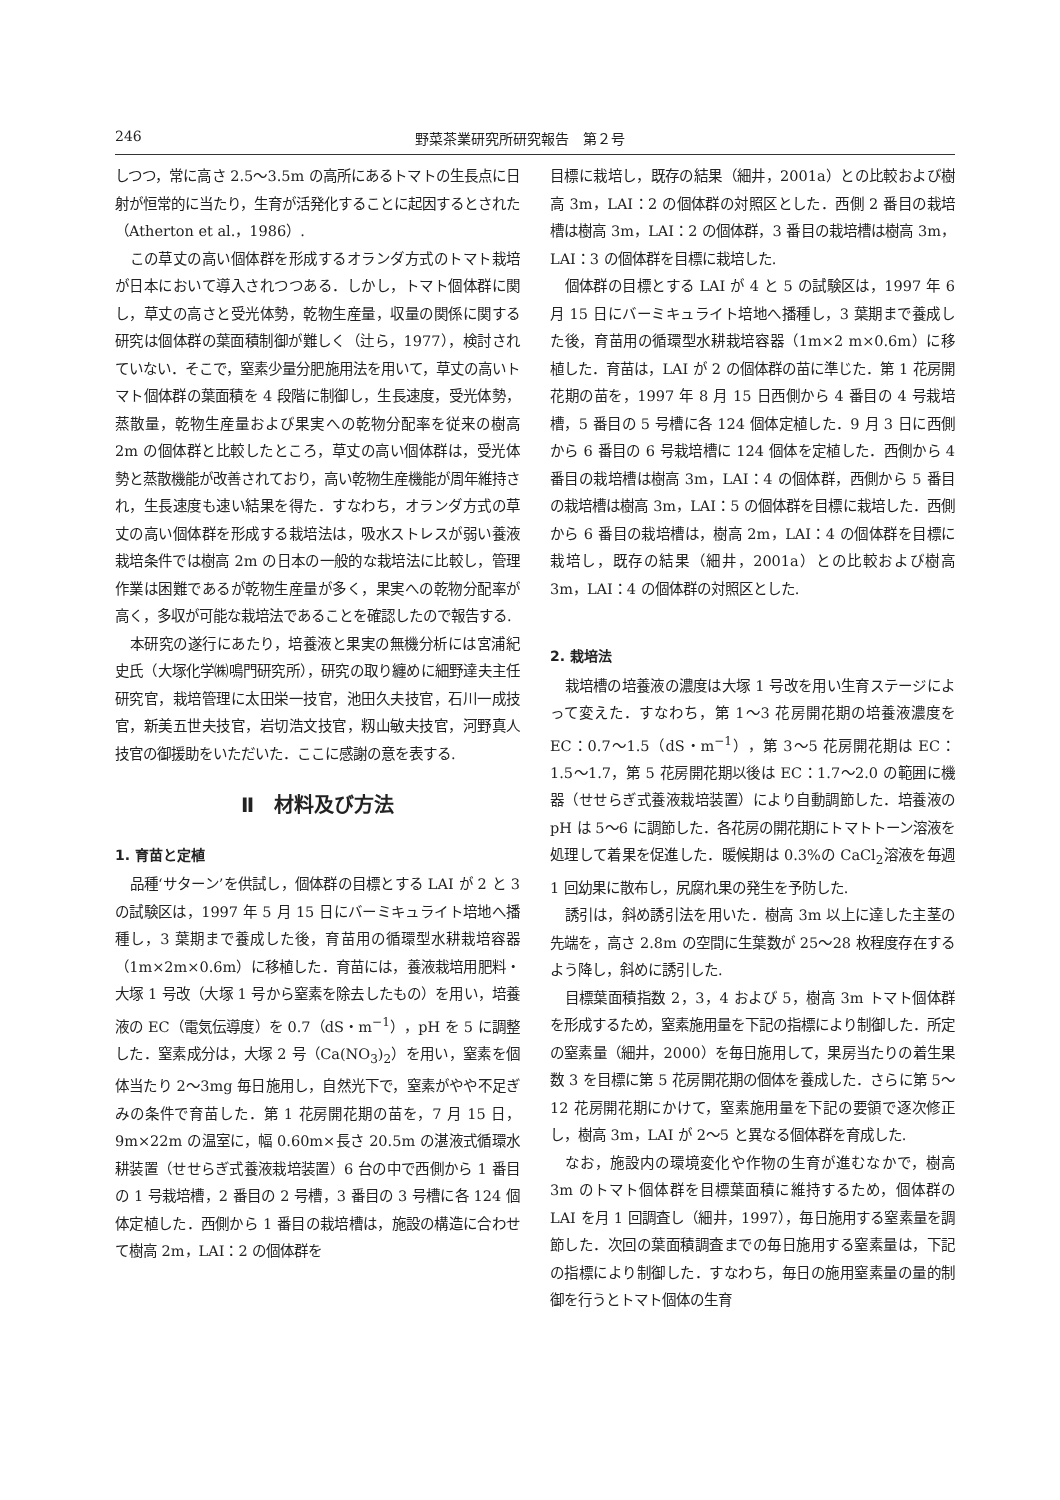246 野菜茶業研究所研究報告　第２号
しつつ，常に高さ 2.5〜3.5m の高所にあるトマトの生長点に日射が恒常的に当たり，生育が活発化することに起因するとされた（Atherton et al.，1986）.
この草丈の高い個体群を形成するオランダ方式のトマト栽培が日本において導入されつつある．しかし，トマト個体群に関し，草丈の高さと受光体勢，乾物生産量，収量の関係に関する研究は個体群の葉面積制御が難しく（辻ら，1977），検討されていない．そこで，窒素少量分肥施用法を用いて，草丈の高いトマト個体群の葉面積を 4 段階に制御し，生長速度，受光体勢，蒸散量，乾物生産量および果実への乾物分配率を従来の樹高 2m の個体群と比較したところ，草丈の高い個体群は，受光体勢と蒸散機能が改善されており，高い乾物生産機能が周年維持され，生長速度も速い結果を得た．すなわち，オランダ方式の草丈の高い個体群を形成する栽培法は，吸水ストレスが弱い養液栽培条件では樹高 2m の日本の一般的な栽培法に比較し，管理作業は困難であるが乾物生産量が多く，果実への乾物分配率が高く，多収が可能な栽培法であることを確認したので報告する.
本研究の遂行にあたり，培養液と果実の無機分析には宮浦紀史氏（大塚化学㈱鳴門研究所），研究の取り纏めに細野達夫主任研究官，栽培管理に太田栄一技官，池田久夫技官，石川一成技官，新美五世夫技官，岩切浩文技官，籾山敏夫技官，河野真人技官の御援助をいただいた．ここに感謝の意を表する.
Ⅱ　材料及び方法
1. 育苗と定植
品種‘サターン’を供試し，個体群の目標とする LAI が 2 と 3 の試験区は，1997 年 5 月 15 日にバーミキュライト培地へ播種し，3 葉期まで養成した後，育苗用の循環型水耕栽培容器（1m×2m×0.6m）に移植した．育苗には，養液栽培用肥料・大塚 1 号改（大塚 1 号から窒素を除去したもの）を用い，培養液の EC（電気伝導度）を 0.7（dS・m<sup>−1</sup>），pH を 5 に調整した．窒素成分は，大塚 2 号（Ca(NO<sub>3</sub>)<sub>2</sub>）を用い，窒素を個体当たり 2〜3mg 毎日施用し，自然光下で，窒素がやや不足ぎみの条件で育苗した．第 1 花房開花期の苗を，7 月 15 日，9m×22m の温室に，幅 0.60m×長さ 20.5m の湛液式循環水耕装置（せせらぎ式養液栽培装置）6 台の中で西側から 1 番目の 1 号栽培槽，2 番目の 2 号槽，3 番目の 3 号槽に各 124 個体定植した．西側から 1 番目の栽培槽は，施設の構造に合わせて樹高 2m，LAI：2 の個体群を
目標に栽培し，既存の結果（細井，2001a）との比較および樹高 3m，LAI：2 の個体群の対照区とした．西側 2 番目の栽培槽は樹高 3m，LAI：2 の個体群，3 番目の栽培槽は樹高 3m，LAI：3 の個体群を目標に栽培した.
個体群の目標とする LAI が 4 と 5 の試験区は，1997 年 6 月 15 日にバーミキュライト培地へ播種し，3 葉期まで養成した後，育苗用の循環型水耕栽培容器（1m×2 m×0.6m）に移植した．育苗は，LAI が 2 の個体群の苗に準じた．第 1 花房開花期の苗を，1997 年 8 月 15 日西側から 4 番目の 4 号栽培槽，5 番目の 5 号槽に各 124 個体定植した．9 月 3 日に西側から 6 番目の 6 号栽培槽に 124 個体を定植した．西側から 4 番目の栽培槽は樹高 3m，LAI：4 の個体群，西側から 5 番目の栽培槽は樹高 3m，LAI：5 の個体群を目標に栽培した．西側から 6 番目の栽培槽は，樹高 2m，LAI：4 の個体群を目標に栽培し，既存の結果（細井，2001a）との比較および樹高 3m，LAI：4 の個体群の対照区とした.
2. 栽培法
栽培槽の培養液の濃度は大塚 1 号改を用い生育ステージによって変えた．すなわち，第 1〜3 花房開花期の培養液濃度を EC：0.7〜1.5（dS・m<sup>−1</sup>），第 3〜5 花房開花期は EC：1.5〜1.7，第 5 花房開花期以後は EC：1.7〜2.0 の範囲に機器（せせらぎ式養液栽培装置）により自動調節した．培養液の pH は 5〜6 に調節した．各花房の開花期にトマトトーン溶液を処理して着果を促進した．暖候期は 0.3%の CaCl<sub>2</sub>溶液を毎週 1 回幼果に散布し，尻腐れ果の発生を予防した.
誘引は，斜め誘引法を用いた．樹高 3m 以上に達した主茎の先端を，高さ 2.8m の空間に生葉数が 25〜28 枚程度存在するよう降し，斜めに誘引した.
目標葉面積指数 2，3，4 および 5，樹高 3m トマト個体群を形成するため，窒素施用量を下記の指標により制御した．所定の窒素量（細井，2000）を毎日施用して，果房当たりの着生果数 3 を目標に第 5 花房開花期の個体を養成した．さらに第 5〜12 花房開花期にかけて，窒素施用量を下記の要領で逐次修正し，樹高 3m，LAI が 2〜5 と異なる個体群を育成した.
なお，施設内の環境変化や作物の生育が進むなかで，樹高 3m のトマト個体群を目標葉面積に維持するため，個体群の LAI を月 1 回調査し（細井，1997），毎日施用する窒素量を調節した．次回の葉面積調査までの毎日施用する窒素量は，下記の指標により制御した．すなわち，毎日の施用窒素量の量的制御を行うとトマト個体の生育